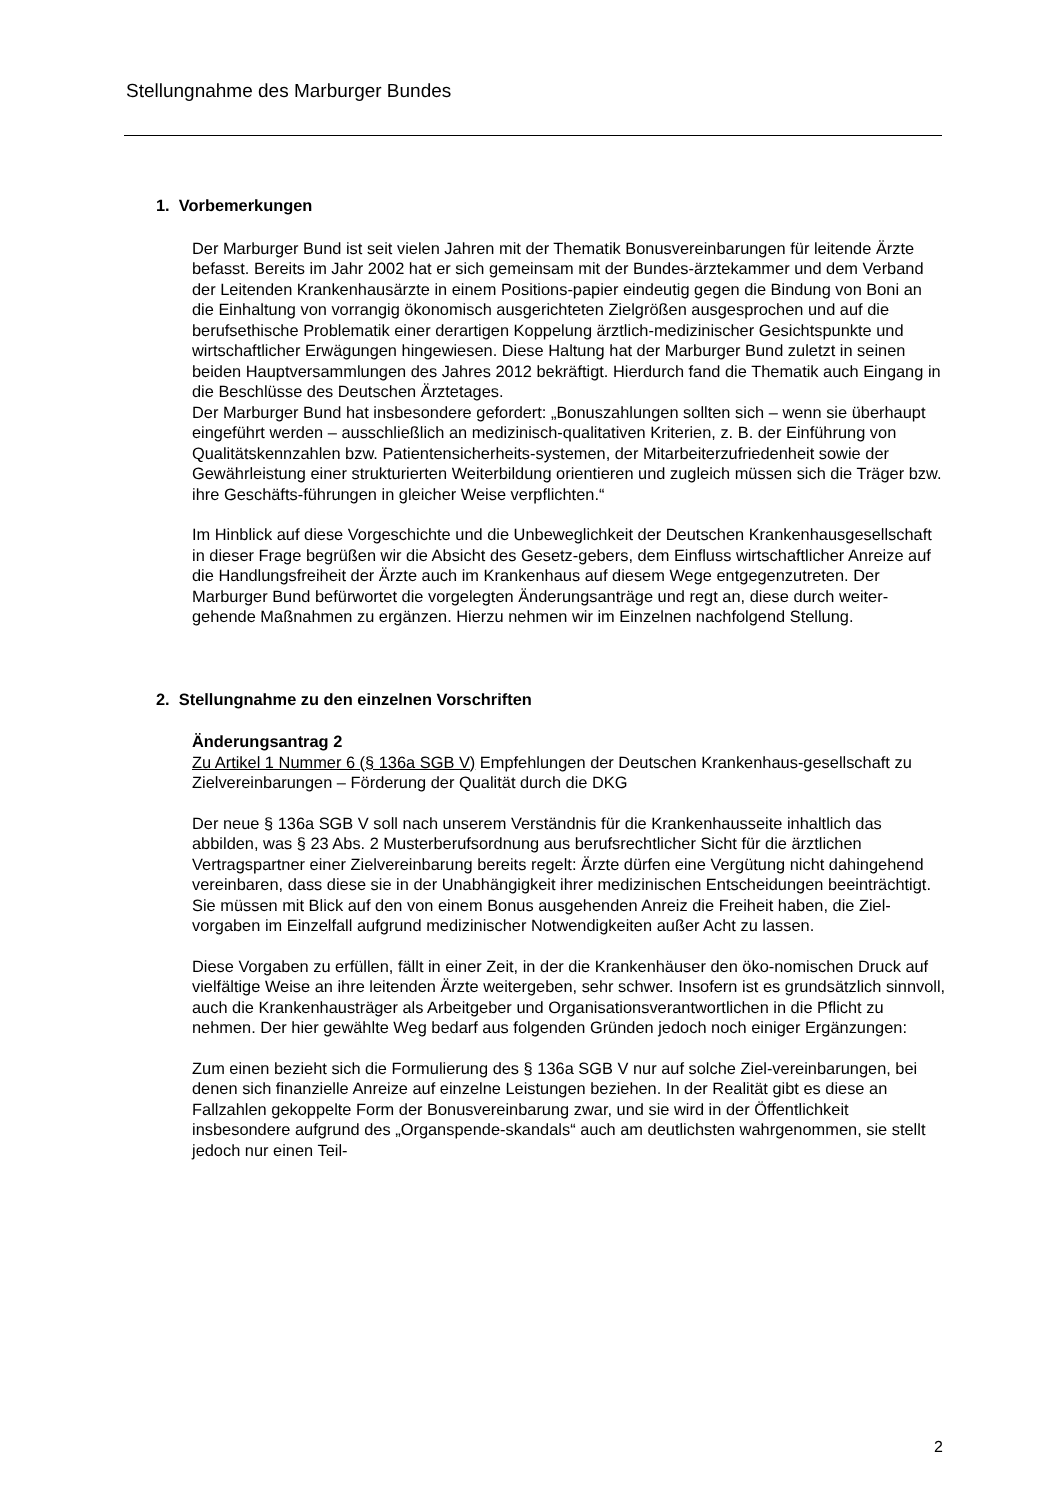Stellungnahme des Marburger Bundes
1. Vorbemerkungen
Der Marburger Bund ist seit vielen Jahren mit der Thematik Bonusvereinbarungen für leitende Ärzte befasst. Bereits im Jahr 2002 hat er sich gemeinsam mit der Bundes-ärztekammer und dem Verband der Leitenden Krankenhausärzte in einem Positions-papier eindeutig gegen die Bindung von Boni an die Einhaltung von vorrangig ökonomisch ausgerichteten Zielgrößen ausgesprochen und auf die berufsethische Problematik einer derartigen Koppelung ärztlich-medizinischer Gesichtspunkte und wirtschaftlicher Erwägungen hingewiesen. Diese Haltung hat der Marburger Bund zuletzt in seinen beiden Hauptversammlungen des Jahres 2012 bekräftigt. Hierdurch fand die Thematik auch Eingang in die Beschlüsse des Deutschen Ärztetages.
Der Marburger Bund hat insbesondere gefordert: „Bonuszahlungen sollten sich – wenn sie überhaupt eingeführt werden – ausschließlich an medizinisch-qualitativen Kriterien, z. B. der Einführung von Qualitätskennzahlen bzw. Patientensicherheits-systemen, der Mitarbeiterzufriedenheit sowie der Gewährleistung einer strukturierten Weiterbildung orientieren und zugleich müssen sich die Träger bzw. ihre Geschäfts-führungen in gleicher Weise verpflichten.“
Im Hinblick auf diese Vorgeschichte und die Unbeweglichkeit der Deutschen Krankenhausgesellschaft in dieser Frage begrüßen wir die Absicht des Gesetz-gebers, dem Einfluss wirtschaftlicher Anreize auf die Handlungsfreiheit der Ärzte auch im Krankenhaus auf diesem Wege entgegenzutreten. Der Marburger Bund befürwortet die vorgelegten Änderungsanträge und regt an, diese durch weiter-gehende Maßnahmen zu ergänzen. Hierzu nehmen wir im Einzelnen nachfolgend Stellung.
2. Stellungnahme zu den einzelnen Vorschriften
Änderungsantrag 2
Zu Artikel 1 Nummer 6 (§ 136a SGB V) Empfehlungen der Deutschen Krankenhaus-gesellschaft zu Zielvereinbarungen – Förderung der Qualität durch die DKG
Der neue § 136a SGB V soll nach unserem Verständnis für die Krankenhausseite inhaltlich das abbilden, was § 23 Abs. 2 Musterberufsordnung aus berufsrechtlicher Sicht für die ärztlichen Vertragspartner einer Zielvereinbarung bereits regelt: Ärzte dürfen eine Vergütung nicht dahingehend vereinbaren, dass diese sie in der Unabhängigkeit ihrer medizinischen Entscheidungen beeinträchtigt. Sie müssen mit Blick auf den von einem Bonus ausgehenden Anreiz die Freiheit haben, die Ziel-vorgaben im Einzelfall aufgrund medizinischer Notwendigkeiten außer Acht zu lassen.
Diese Vorgaben zu erfüllen, fällt in einer Zeit, in der die Krankenhäuser den öko-nomischen Druck auf vielfältige Weise an ihre leitenden Ärzte weitergeben, sehr schwer. Insofern ist es grundsätzlich sinnvoll, auch die Krankenhausträger als Arbeitgeber und Organisationsverantwortlichen in die Pflicht zu nehmen. Der hier gewählte Weg bedarf aus folgenden Gründen jedoch noch einiger Ergänzungen:
Zum einen bezieht sich die Formulierung des § 136a SGB V nur auf solche Ziel-vereinbarungen, bei denen sich finanzielle Anreize auf einzelne Leistungen beziehen. In der Realität gibt es diese an Fallzahlen gekoppelte Form der Bonusvereinbarung zwar, und sie wird in der Öffentlichkeit insbesondere aufgrund des „Organspende-skandals“ auch am deutlichsten wahrgenommen, sie stellt jedoch nur einen Teil-
2